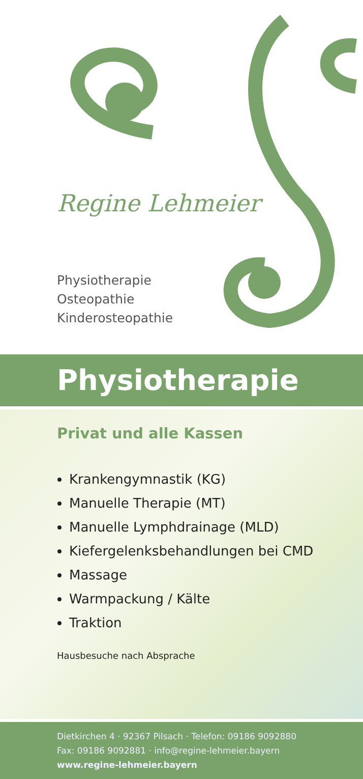Regine Lehmeier
Physiotherapie
Osteopathie
Kinderosteopathie
Physiotherapie
Privat und alle Kassen
Krankengymnastik (KG)
Manuelle Therapie (MT)
Manuelle Lymphdrainage (MLD)
Kiefergelenksbehandlungen bei CMD
Massage
Warmpackung / Kälte
Traktion
Hausbesuche nach Absprache
Dietkirchen 4 · 92367 Pilsach · Telefon: 09186 9092880
Fax: 09186 9092881 · info@regine-lehmeier.bayern
www.regine-lehmeier.bayern